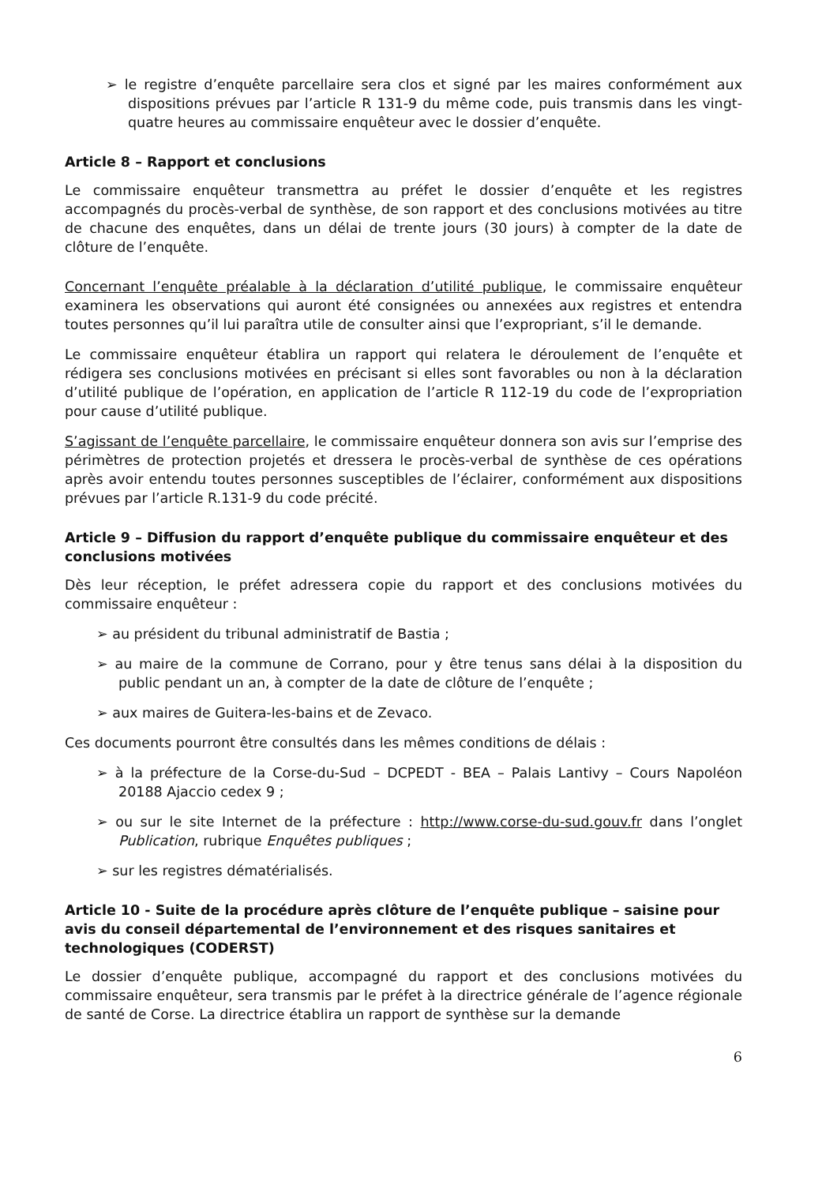➢ le registre d’enquête parcellaire sera clos et signé par les maires conformément aux dispositions prévues par l’article R 131-9 du même code, puis transmis dans les vingt-quatre heures au commissaire enquêteur avec le dossier d’enquête.
Article 8 – Rapport et conclusions
Le commissaire enquêteur transmettra au préfet le dossier d’enquête et les registres accompagnés du procès-verbal de synthèse, de son rapport et des conclusions motivées au titre de chacune des enquêtes, dans un délai de trente jours (30 jours) à compter de la date de clôture de l’enquête.
Concernant l’enquête préalable à la déclaration d’utilité publique, le commissaire enquêteur examinera les observations qui auront été consignées ou annexées aux registres et entendra toutes personnes qu’il lui paraîtra utile de consulter ainsi que l’expropriant, s’il le demande.
Le commissaire enquêteur établira un rapport qui relatera le déroulement de l’enquête et rédigera ses conclusions motivées en précisant si elles sont favorables ou non à la déclaration d’utilité publique de l’opération, en application de l’article R 112-19 du code de l’expropriation pour cause d’utilité publique.
S’agissant de l’enquête parcellaire, le commissaire enquêteur donnera son avis sur l’emprise des périmètres de protection projetés et dressera le procès-verbal de synthèse de ces opérations après avoir entendu toutes personnes susceptibles de l’éclairer, conformément aux dispositions prévues par l’article R.131-9 du code précité.
Article 9 – Diffusion du rapport d’enquête publique du commissaire enquêteur et des conclusions motivées
Dès leur réception, le préfet adressera copie du rapport et des conclusions motivées du commissaire enquêteur :
➢ au président du tribunal administratif de Bastia ;
➢ au maire de la commune de Corrano, pour y être tenus sans délai à la disposition du public pendant un an, à compter de la date de clôture de l’enquête ;
➢ aux maires de Guitera-les-bains et de Zevaco.
Ces documents pourront être consultés dans les mêmes conditions de délais :
➢ à la préfecture de la Corse-du-Sud – DCPEDT - BEA – Palais Lantivy – Cours Napoléon 20188 Ajaccio cedex 9 ;
➢ ou sur le site Internet de la préfecture : http://www.corse-du-sud.gouv.fr dans l’onglet Publication, rubrique Enquêtes publiques ;
➢ sur les registres dématérialisés.
Article 10 - Suite de la procédure après clôture de l’enquête publique – saisine pour avis du conseil départemental de l’environnement et des risques sanitaires et technologiques (CODERST)
Le dossier d’enquête publique, accompagné du rapport et des conclusions motivées du commissaire enquêteur, sera transmis par le préfet à la directrice générale de l’agence régionale de santé de Corse. La directrice établira un rapport de synthèse sur la demande
6